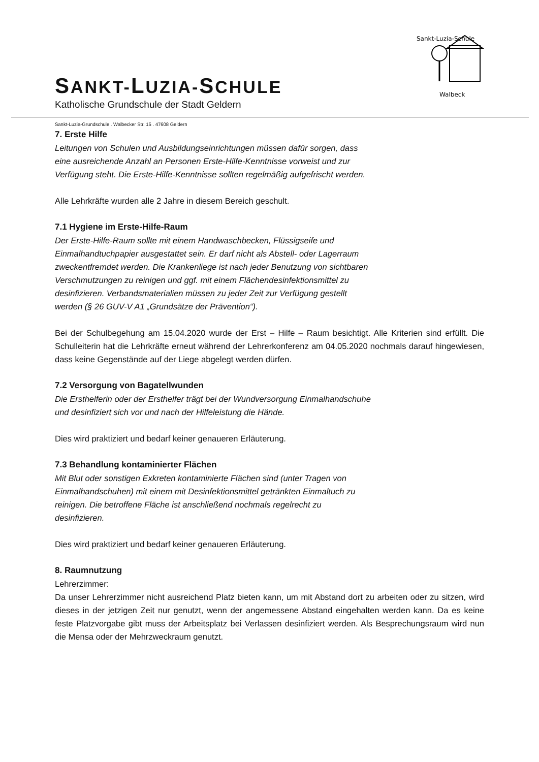Sankt-Luzia-Schule
Walbeck
SANKT-LUZIA-SCHULE
Katholische Grundschule der Stadt Geldern
Sankt-Luzia-Grundschule . Walbecker Str. 15 . 47608 Geldern
7. Erste Hilfe
Leitungen von Schulen und Ausbildungseinrichtungen müssen dafür sorgen, dass
eine ausreichende Anzahl an Personen Erste-Hilfe-Kenntnisse vorweist und zur
Verfügung steht. Die Erste-Hilfe-Kenntnisse sollten regelmäßig aufgefrischt werden.
Alle Lehrkräfte wurden alle 2 Jahre in diesem Bereich geschult.
7.1 Hygiene im Erste-Hilfe-Raum
Der Erste-Hilfe-Raum sollte mit einem Handwaschbecken, Flüssigseife und
Einmalhandtuchpapier ausgestattet sein. Er darf nicht als Abstell- oder Lagerraum
zweckentfremdet werden. Die Krankenliege ist nach jeder Benutzung von sichtbaren
Verschmutzungen zu reinigen und ggf. mit einem Flächendesinfektionsmittel zu
desinfizieren. Verbandsmaterialien müssen zu jeder Zeit zur Verfügung gestellt
werden (§ 26 GUV-V A1 „Grundsätze der Prävention“).
Bei der Schulbegehung am 15.04.2020 wurde der Erst – Hilfe – Raum besichtigt. Alle Kriterien sind erfüllt. Die Schulleiterin hat die Lehrkräfte erneut während der Lehrerkonferenz am 04.05.2020 nochmals darauf hingewiesen, dass keine Gegenstände auf der Liege abgelegt werden dürfen.
7.2 Versorgung von Bagatellwunden
Die Ersthelferin oder der Ersthelfer trägt bei der Wundversorgung Einmalhandschuhe
und desinfiziert sich vor und nach der Hilfeleistung die Hände.
Dies wird praktiziert und bedarf keiner genaueren Erläuterung.
7.3 Behandlung kontaminierter Flächen
Mit Blut oder sonstigen Exkreten kontaminierte Flächen sind (unter Tragen von
Einmalhandschuhen) mit einem mit Desinfektionsmittel getränkten Einmaltuch zu
reinigen. Die betroffene Fläche ist anschließend nochmals regelrecht zu
desinfizieren.
Dies wird praktiziert und bedarf keiner genaueren Erläuterung.
8. Raumnutzung
Lehrerzimmer:
Da unser Lehrerzimmer nicht ausreichend Platz bieten kann, um mit Abstand dort zu arbeiten oder zu sitzen, wird dieses in der jetzigen Zeit nur genutzt, wenn der angemessene Abstand eingehalten werden kann. Da es keine feste Platzvorgabe gibt muss der Arbeitsplatz bei Verlassen desinfiziert werden. Als Besprechungsraum wird nun die Mensa oder der Mehrzweckraum genutzt.